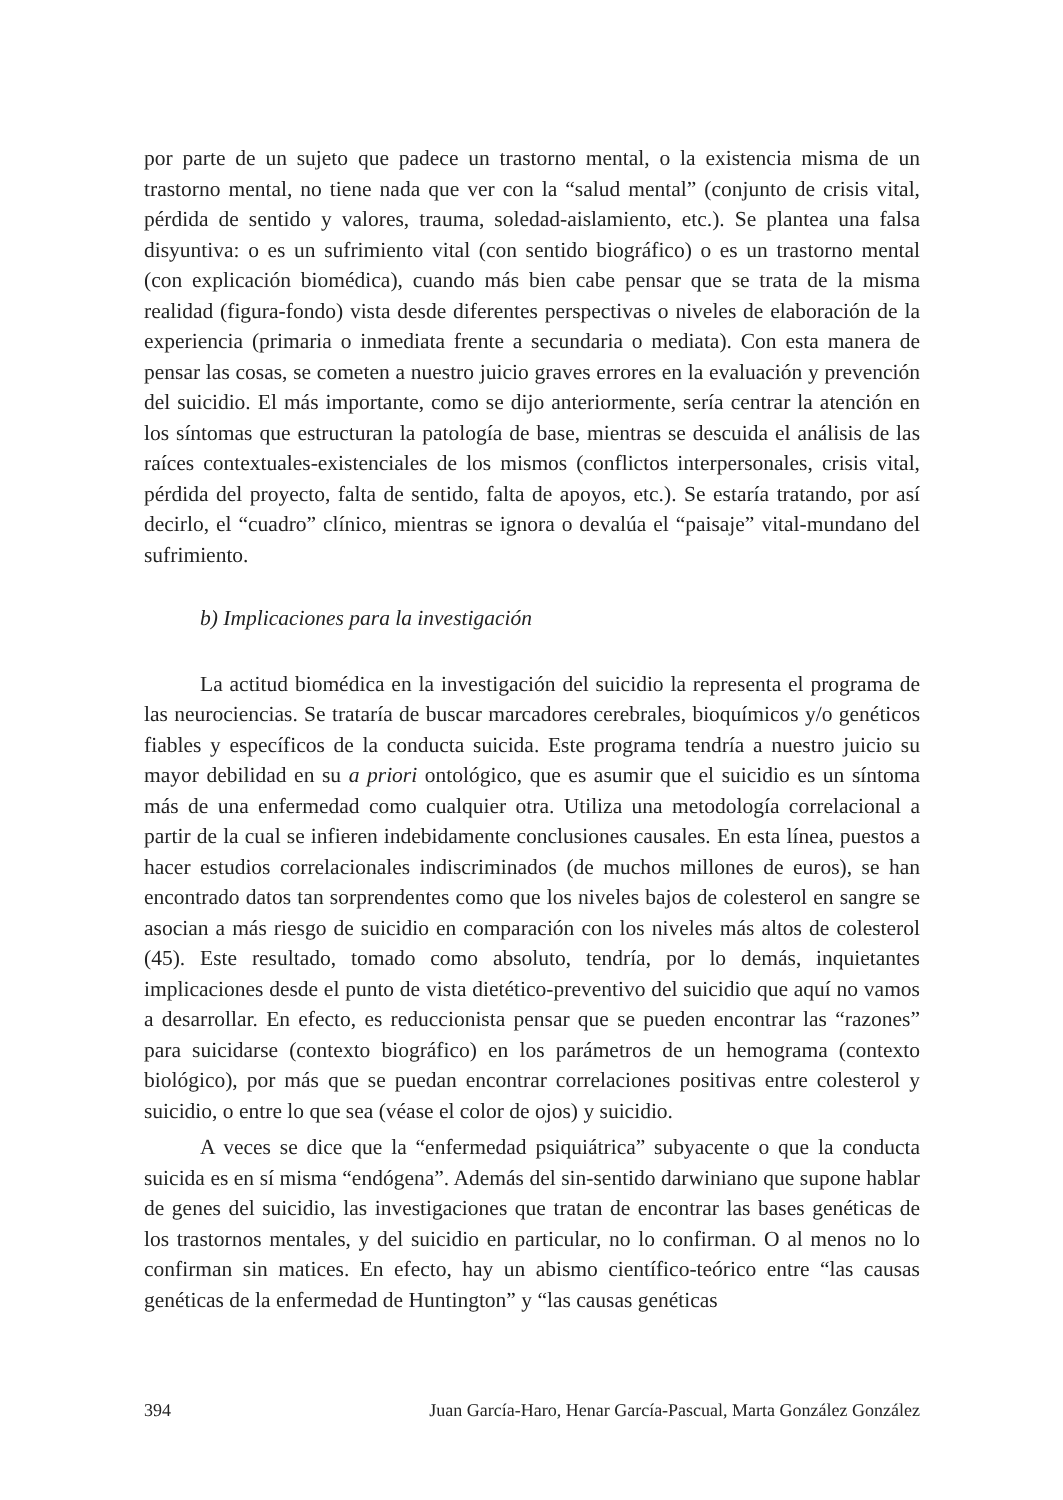por parte de un sujeto que padece un trastorno mental, o la existencia misma de un trastorno mental, no tiene nada que ver con la “salud mental” (conjunto de crisis vital, pérdida de sentido y valores, trauma, soledad-aislamiento, etc.). Se plantea una falsa disyuntiva: o es un sufrimiento vital (con sentido biográfico) o es un trastorno mental (con explicación biomédica), cuando más bien cabe pensar que se trata de la misma realidad (figura-fondo) vista desde diferentes perspectivas o niveles de elaboración de la experiencia (primaria o inmediata frente a secundaria o mediata). Con esta manera de pensar las cosas, se cometen a nuestro juicio graves errores en la evaluación y prevención del suicidio. El más importante, como se dijo anteriormente, sería centrar la atención en los síntomas que estructuran la patología de base, mientras se descuida el análisis de las raíces contextuales-existenciales de los mismos (conflictos interpersonales, crisis vital, pérdida del proyecto, falta de sentido, falta de apoyos, etc.). Se estaría tratando, por así decirlo, el “cuadro” clínico, mientras se ignora o devalúa el “paisaje” vital-mundano del sufrimiento.
b) Implicaciones para la investigación
La actitud biomédica en la investigación del suicidio la representa el programa de las neurociencias. Se trataría de buscar marcadores cerebrales, bioquímicos y/o genéticos fiables y específicos de la conducta suicida. Este programa tendría a nuestro juicio su mayor debilidad en su a priori ontológico, que es asumir que el suicidio es un síntoma más de una enfermedad como cualquier otra. Utiliza una metodología correlacional a partir de la cual se infieren indebidamente conclusiones causales. En esta línea, puestos a hacer estudios correlacionales indiscriminados (de muchos millones de euros), se han encontrado datos tan sorprendentes como que los niveles bajos de colesterol en sangre se asocian a más riesgo de suicidio en comparación con los niveles más altos de colesterol (45). Este resultado, tomado como absoluto, tendría, por lo demás, inquietantes implicaciones desde el punto de vista dietético-preventivo del suicidio que aquí no vamos a desarrollar. En efecto, es reduccionista pensar que se pueden encontrar las “razones” para suicidarse (contexto biográfico) en los parámetros de un hemograma (contexto biológico), por más que se puedan encontrar correlaciones positivas entre colesterol y suicidio, o entre lo que sea (véase el color de ojos) y suicidio.
A veces se dice que la “enfermedad psiquiátrica” subyacente o que la conducta suicida es en sí misma “endógena”. Además del sin-sentido darwiniano que supone hablar de genes del suicidio, las investigaciones que tratan de encontrar las bases genéticas de los trastornos mentales, y del suicidio en particular, no lo confirman. O al menos no lo confirman sin matices. En efecto, hay un abismo científico-teórico entre “las causas genéticas de la enfermedad de Huntington” y “las causas genéticas
394 Juan García-Haro, Henar García-Pascual, Marta González González